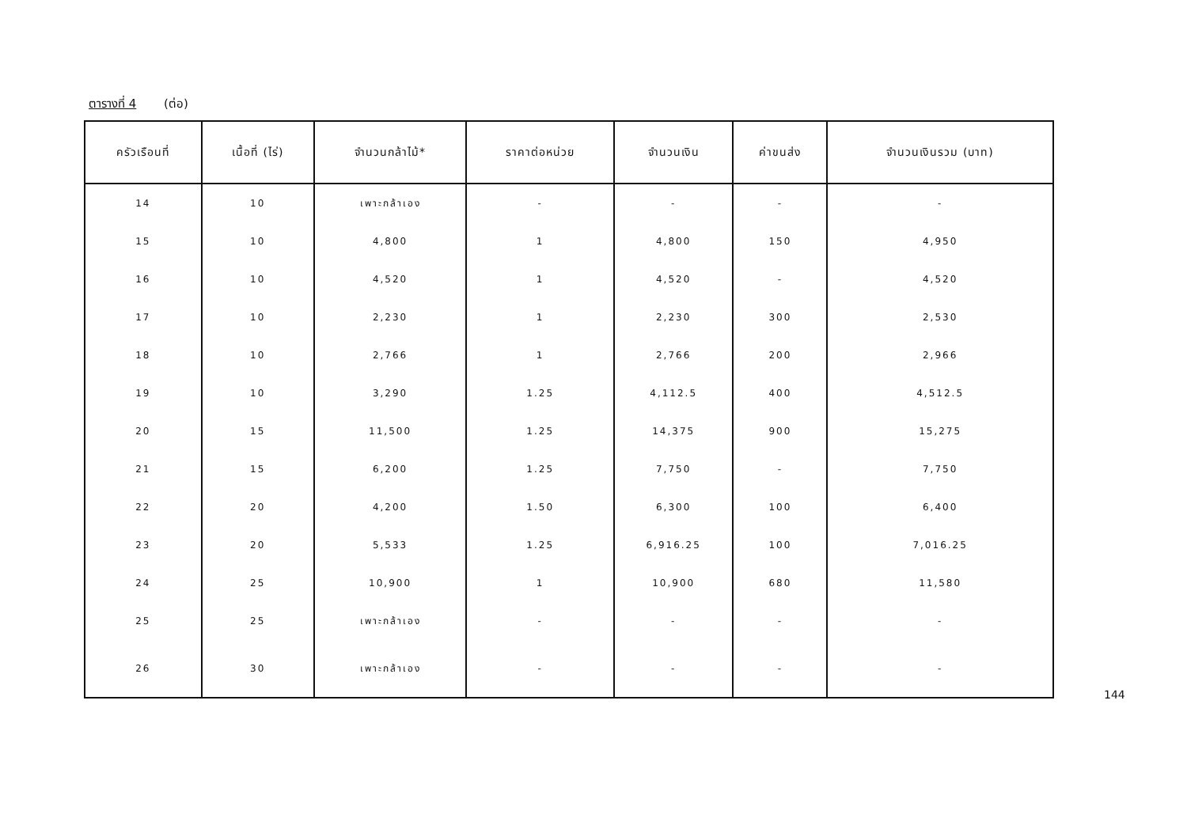ตารางที่ 4 (ต่อ)
| ครัวเรือนที่ | เนื้อที่ (ไร่) | จำนวนกล้าไม้* | ราคาต่อหน่วย | จำนวนเงิน | ค่าขนส่ง | จำนวนเงินรวม (บาท) |
| --- | --- | --- | --- | --- | --- | --- |
| 14 | 10 | เพาะกล้าเอง | - | - | - | - |
| 15 | 10 | 4,800 | 1 | 4,800 | 150 | 4,950 |
| 16 | 10 | 4,520 | 1 | 4,520 | - | 4,520 |
| 17 | 10 | 2,230 | 1 | 2,230 | 300 | 2,530 |
| 18 | 10 | 2,766 | 1 | 2,766 | 200 | 2,966 |
| 19 | 10 | 3,290 | 1.25 | 4,112.5 | 400 | 4,512.5 |
| 20 | 15 | 11,500 | 1.25 | 14,375 | 900 | 15,275 |
| 21 | 15 | 6,200 | 1.25 | 7,750 | - | 7,750 |
| 22 | 20 | 4,200 | 1.50 | 6,300 | 100 | 6,400 |
| 23 | 20 | 5,533 | 1.25 | 6,916.25 | 100 | 7,016.25 |
| 24 | 25 | 10,900 | 1 | 10,900 | 680 | 11,580 |
| 25 | 25 | เพาะกล้าเอง | - | - | - | - |
| 26 | 30 | เพาะกล้าเอง | - | - | - | - |
144